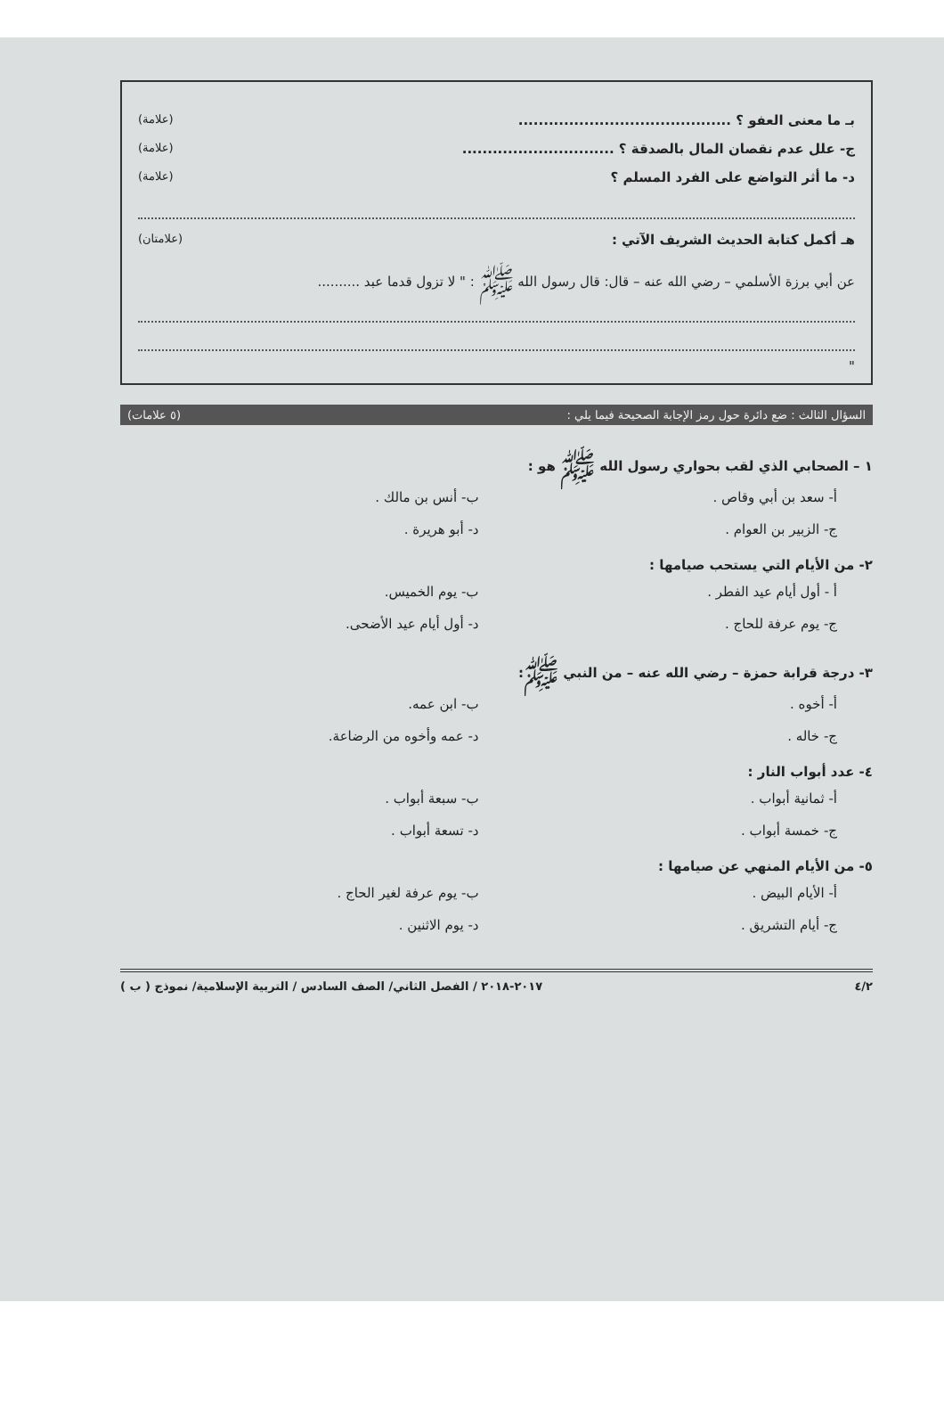بـ ما معنى العفو ؟ .......................................... (علامة)
ج- علل عدم نقصان المال بالصدقة ؟ .............................. (علامة)
د- ما أثر التواضع على الفرد المسلم ؟ (علامة)
هـ أكمل كتابة الحديث الشريف الآتي : (علامتان)
عن أبي برزة الأسلمي – رضي الله عنه – قال: قال رسول الله ﷺ : " لا تزول قدما عبد ..........
"
السؤال الثالث : ضع دائرة حول رمز الإجابة الصحيحة فيما يلي : (٥ علامات)
١ – الصحابي الذي لقب بحواري رسول الله ﷺ هو :
أ- سعد بن أبي وقاص . ب- أنس بن مالك . ج- الزبير بن العوام . د- أبو هريرة .
٢- من الأيام التي يستحب صيامها :
أ - أول أيام عيد الفطر . ب- يوم الخميس. ج- يوم عرفة للحاج . د- أول أيام عيد الأضحى.
٣- درجة قرابة حمزة – رضي الله عنه – من النبي ﷺ:
أ- أخوه . ب- ابن عمه. ج- خاله . د- عمه وأخوه من الرضاعة.
٤- عدد أبواب النار :
أ- ثمانية أبواب . ب- سبعة أبواب . ج- خمسة أبواب . د- تسعة أبواب .
٥- من الأيام المنهي عن صيامها :
أ- الأيام البيض . ب- يوم عرفة لغير الحاج . ج- أيام التشريق . د- يوم الاثنين .
٤/٢ ٢٠١٧-٢٠١٨ / الفصل الثاني/ الصف السادس / التربية الإسلامية/ نموذج ( ب )